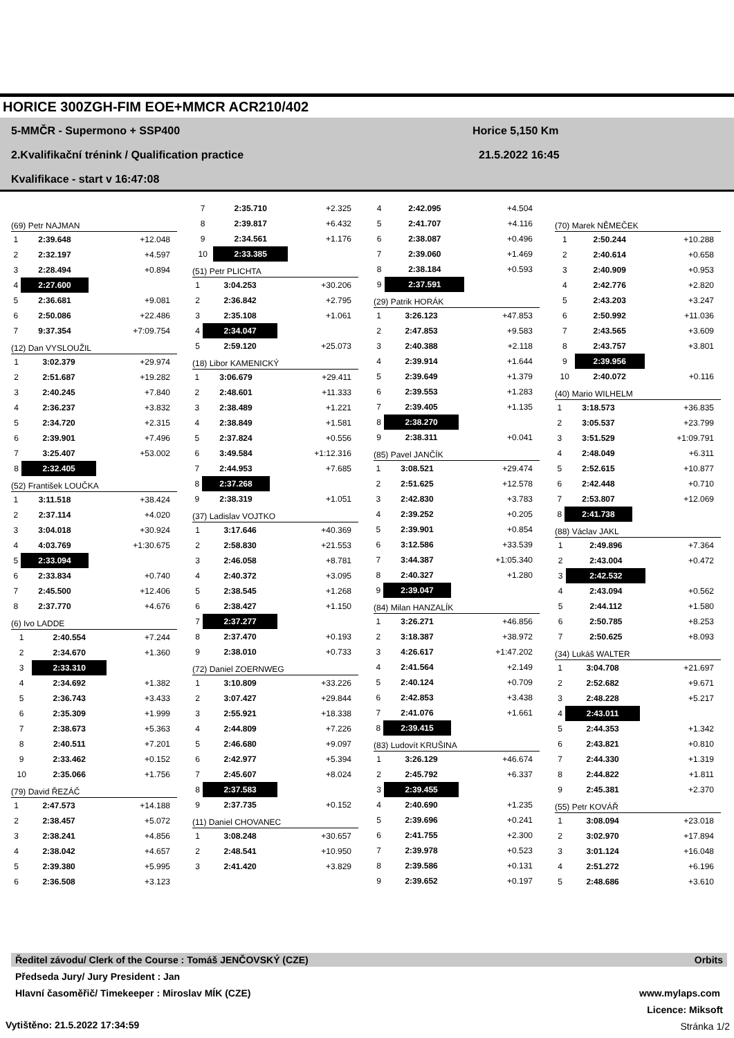HORICE 300ZGH-FIM EOE+MMCR ACR210/402
5-MMČR - Supermono + SSP400 Horice 5,150 Km
2.Kvalifikační trénink / Qualification practice
21.5.2022 16:45
Kvalifikace - start v 16:47:08
(69) Petr NAJMAN
| 1 | 2:39.648 | +12.048 |
| 2 | 2:32.197 | +4.597 |
| 3 | 2:28.494 | +0.894 |
| 4 | 2:27.600 | |
| 5 | 2:36.681 | +9.081 |
| 6 | 2:50.086 | +22.486 |
| 7 | 9:37.354 | +7:09.754 |
(12) Dan VYSLOUŽIL
| 1 | 3:02.379 | +29.974 |
| 2 | 2:51.687 | +19.282 |
| 3 | 2:40.245 | +7.840 |
| 4 | 2:36.237 | +3.832 |
| 5 | 2:34.720 | +2.315 |
| 6 | 2:39.901 | +7.496 |
| 7 | 3:25.407 | +53.002 |
| 8 | 2:32.405 | |
(52) František LOUČKA
| 1 | 3:11.518 | +38.424 |
| 2 | 2:37.114 | +4.020 |
| 3 | 3:04.018 | +30.924 |
| 4 | 4:03.769 | +1:30.675 |
| 5 | 2:33.094 | |
| 6 | 2:33.834 | +0.740 |
| 7 | 2:45.500 | +12.406 |
| 8 | 2:37.770 | +4.676 |
(6) Ivo LADDE
| 1 | 2:40.554 | +7.244 |
| 2 | 2:34.670 | +1.360 |
| 3 | 2:33.310 | |
| 4 | 2:34.692 | +1.382 |
| 5 | 2:36.743 | +3.433 |
| 6 | 2:35.309 | +1.999 |
| 7 | 2:38.673 | +5.363 |
| 8 | 2:40.511 | +7.201 |
| 9 | 2:33.462 | +0.152 |
| 10 | 2:35.066 | +1.756 |
(79) David ŘEZÁČ
| 1 | 2:47.573 | +14.188 |
| 2 | 2:38.457 | +5.072 |
| 3 | 2:38.241 | +4.856 |
| 4 | 2:38.042 | +4.657 |
| 5 | 2:39.380 | +5.995 |
| 6 | 2:36.508 | +3.123 |
| 7 | 2:35.710 | +2.325 |
| 8 | 2:39.817 | +6.432 |
| 9 | 2:34.561 | +1.176 |
| 10 | 2:33.385 | |
(51) Petr PLICHTA
| 1 | 3:04.253 | +30.206 |
| 2 | 2:36.842 | +2.795 |
| 3 | 2:35.108 | +1.061 |
| 4 | 2:34.047 | |
| 5 | 2:59.120 | +25.073 |
(18) Libor KAMENICKÝ
| 1 | 3:06.679 | +29.411 |
| 2 | 2:48.601 | +11.333 |
| 3 | 2:38.489 | +1.221 |
| 4 | 2:38.849 | +1.581 |
| 5 | 2:37.824 | +0.556 |
| 6 | 3:49.584 | +1:12.316 |
| 7 | 2:44.953 | +7.685 |
| 8 | 2:37.268 | |
| 9 | 2:38.319 | +1.051 |
(37) Ladislav VOJTKO
| 1 | 3:17.646 | +40.369 |
| 2 | 2:58.830 | +21.553 |
| 3 | 2:46.058 | +8.781 |
| 4 | 2:40.372 | +3.095 |
| 5 | 2:38.545 | +1.268 |
| 6 | 2:38.427 | +1.150 |
| 7 | 2:37.277 | |
| 8 | 2:37.470 | +0.193 |
| 9 | 2:38.010 | +0.733 |
(72) Daniel ZOERNWEG
| 1 | 3:10.809 | +33.226 |
| 2 | 3:07.427 | +29.844 |
| 3 | 2:55.921 | +18.338 |
| 4 | 2:44.809 | +7.226 |
| 5 | 2:46.680 | +9.097 |
| 6 | 2:42.977 | +5.394 |
| 7 | 2:45.607 | +8.024 |
| 8 | 2:37.583 | |
| 9 | 2:37.735 | +0.152 |
(11) Daniel CHOVANEC
| 1 | 3:08.248 | +30.657 |
| 2 | 2:48.541 | +10.950 |
| 3 | 2:41.420 | +3.829 |
| 4 | 2:42.095 | +4.504 |
| 5 | 2:41.707 | +4.116 |
| 6 | 2:38.087 | +0.496 |
| 7 | 2:39.060 | +1.469 |
| 8 | 2:38.184 | +0.593 |
| 9 | 2:37.591 | |
(29) Patrik HORÁK
| 1 | 3:26.123 | +47.853 |
| 2 | 2:47.853 | +9.583 |
| 3 | 2:40.388 | +2.118 |
| 4 | 2:39.914 | +1.644 |
| 5 | 2:39.649 | +1.379 |
| 6 | 2:39.553 | +1.283 |
| 7 | 2:39.405 | +1.135 |
| 8 | 2:38.270 | |
| 9 | 2:38.311 | +0.041 |
(85) Pavel JANČÍK
| 1 | 3:08.521 | +29.474 |
| 2 | 2:51.625 | +12.578 |
| 3 | 2:42.830 | +3.783 |
| 4 | 2:39.252 | +0.205 |
| 5 | 2:39.901 | +0.854 |
| 6 | 3:12.586 | +33.539 |
| 7 | 3:44.387 | +1:05.340 |
| 8 | 2:40.327 | +1.280 |
| 9 | 2:39.047 | |
(84) Milan HANZALÍK
| 1 | 3:26.271 | +46.856 |
| 2 | 3:18.387 | +38.972 |
| 3 | 4:26.617 | +1:47.202 |
| 4 | 2:41.564 | +2.149 |
| 5 | 2:40.124 | +0.709 |
| 6 | 2:42.853 | +3.438 |
| 7 | 2:41.076 | +1.661 |
| 8 | 2:39.415 | |
(83) Ludovít KRUŠINA
| 1 | 3:26.129 | +46.674 |
| 2 | 2:45.792 | +6.337 |
| 3 | 2:39.455 | |
| 4 | 2:40.690 | +1.235 |
| 5 | 2:39.696 | +0.241 |
| 6 | 2:41.755 | +2.300 |
| 7 | 2:39.978 | +0.523 |
| 8 | 2:39.586 | +0.131 |
| 9 | 2:39.652 | +0.197 |
(70) Marek NĚMEČEK
| 1 | 2:50.244 | +10.288 |
| 2 | 2:40.614 | +0.658 |
| 3 | 2:40.909 | +0.953 |
| 4 | 2:42.776 | +2.820 |
| 5 | 2:43.203 | +3.247 |
| 6 | 2:50.992 | +11.036 |
| 7 | 2:43.565 | +3.609 |
| 8 | 2:43.757 | +3.801 |
| 9 | 2:39.956 | |
| 10 | 2:40.072 | +0.116 |
(40) Mario WILHELM
| 1 | 3:18.573 | +36.835 |
| 2 | 3:05.537 | +23.799 |
| 3 | 3:51.529 | +1:09.791 |
| 4 | 2:48.049 | +6.311 |
| 5 | 2:52.615 | +10.877 |
| 6 | 2:42.448 | +0.710 |
| 7 | 2:53.807 | +12.069 |
| 8 | 2:41.738 | |
(88) Václav JAKL
| 1 | 2:49.896 | +7.364 |
| 2 | 2:43.004 | +0.472 |
| 3 | 2:42.532 | |
| 4 | 2:43.094 | +0.562 |
| 5 | 2:44.112 | +1.580 |
| 6 | 2:50.785 | +8.253 |
| 7 | 2:50.625 | +8.093 |
(34) Lukáš WALTER
| 1 | 3:04.708 | +21.697 |
| 2 | 2:52.682 | +9.671 |
| 3 | 2:48.228 | +5.217 |
| 4 | 2:43.011 | |
| 5 | 2:44.353 | +1.342 |
| 6 | 2:43.821 | +0.810 |
| 7 | 2:44.330 | +1.319 |
| 8 | 2:44.822 | +1.811 |
| 9 | 2:45.381 | +2.370 |
(55) Petr KOVÁŘ
| 1 | 3:08.094 | +23.018 |
| 2 | 3:02.970 | +17.894 |
| 3 | 3:01.124 | +16.048 |
| 4 | 2:51.272 | +6.196 |
| 5 | 2:48.686 | +3.610 |
Ředitel závodu/ Clerk of the Course : Tomáš JENČOVSKÝ (CZE) Orbits
Předseda Jury/ Jury President : Jan
Hlavní časoměřič/ Timekeeper : Miroslav MÍK (CZE)
www.mylaps.com
Licence: Miksoft
Vytištěno: 21.5.2022 17:34:59 Stránka 1/2